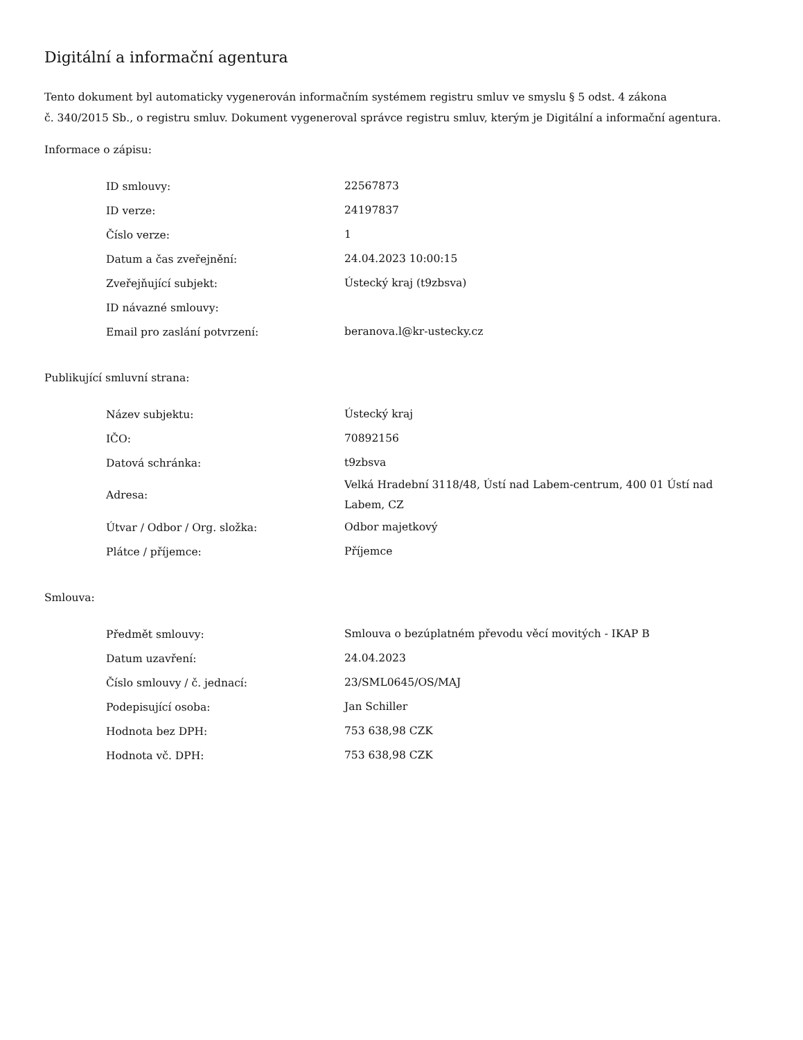Digitální a informační agentura
Tento dokument byl automaticky vygenerován informačním systémem registru smluv ve smyslu § 5 odst. 4 zákona
č. 340/2015 Sb., o registru smluv. Dokument vygeneroval správce registru smluv, kterým je Digitální a informační agentura.
Informace o zápisu:
| ID smlouvy: | 22567873 |
| ID verze: | 24197837 |
| Číslo verze: | 1 |
| Datum a čas zveřejnění: | 24.04.2023 10:00:15 |
| Zveřejňující subjekt: | Ústecký kraj (t9zbsva) |
| ID návazné smlouvy: | |
| Email pro zaslání potvrzení: | beranova.l@kr-ustecky.cz |
Publikující smluvní strana:
| Název subjektu: | Ústecký kraj |
| IČO: | 70892156 |
| Datová schránka: | t9zbsva |
| Adresa: | Velká Hradební 3118/48, Ústí nad Labem-centrum, 400 01 Ústí nad Labem, CZ |
| Útvar / Odbor / Org. složka: | Odbor majetkový |
| Plátce / příjemce: | Příjemce |
Smlouva:
| Předmět smlouvy: | Smlouva o bezúplatném převodu věcí movitých - IKAP B |
| Datum uzavření: | 24.04.2023 |
| Číslo smlouvy / č. jednací: | 23/SML0645/OS/MAJ |
| Podepisující osoba: | Jan Schiller |
| Hodnota bez DPH: | 753 638,98 CZK |
| Hodnota vč. DPH: | 753 638,98 CZK |